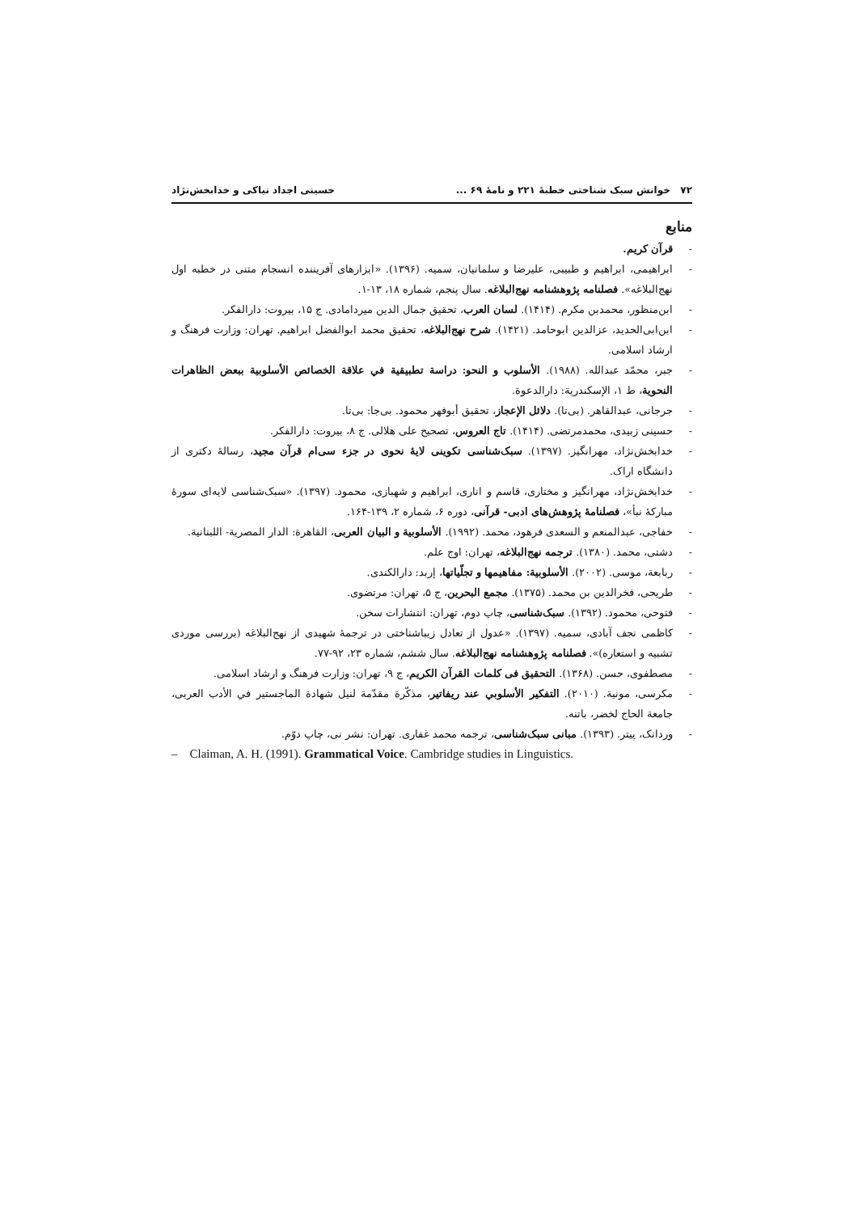۷۲ خوانش سبک شناختی خطبهٔ ۲۲۱ و نامهٔ ۶۹ ... حسینی اجداد نیاکی و خدابخش‌نژاد
منابع
- قرآن کریم.
- ابراهیمی، ابراهیم و طبیبی، علیرضا و سلمانیان، سمیه. (۱۳۹۶). «ابزارهای آفریننده انسجام متنی در خطبه اول نهج‌البلاغه». فصلنامه پژوهشنامه نهج‌البلاغه. سال پنجم، شماره ۱۸، ۱۳-۱.
- ابن‌منظور، محمدبن مکرم. (۱۴۱۴). لسان العرب، تحقیق جمال الدین میردامادی. ج ۱۵، بیروت: دارالفکر.
- ابن‌ابی‌الحدید، عزالدین ابوحامد. (۱۴۲۱). شرح نهج‌البلاغه، تحقیق محمد ابوالفضل ابراهیم. تهران: وزارت فرهنگ و ارشاد اسلامی.
- جبر، محمّد عبدالله. (۱۹۸۸). الأسلوب و النحو: دراسة تطبیقیة في علاقة الخصائص الأسلوبیة ببعض الظاهرات النحویة، ط ۱، الإسکندریة: دارالدعوة.
- جرجانی، عبدالقاهر. (بی‌تا). دلائل الإعجاز، تحقیق أبوفهر محمود. بی‌جا: بی‌تا.
- حسینی زبیدی، محمدمرتضی. (۱۴۱۴). تاج العروس، تصحیح علی هلالی. ج ۸، بیروت: دارالفکر.
- خدابخش‌نژاد، مهرانگیز. (۱۳۹۷). سبک‌شناسی تکوینی لایهٔ نحوی در جزء سی‌ام قرآن مجید، رسالهٔ دکتری از دانشگاه اراک.
- خدابخش‌نژاد، مهرانگیز و مختاری، قاسم و اناری، ابراهیم و شهبازی، محمود. (۱۳۹۷). «سبک‌شناسی لایه‌ای سورهٔ مبارکهٔ نبأ»، فصلنامهٔ پژوهش‌های ادبی- قرآنی، دوره ۶، شماره ۲، ۱۳۹-۱۶۴.
- خفاجی، عبدالمنعم و السعدی فرهود، محمد. (۱۹۹۲). الأسلوبیة و البیان العربی، القاهرة: الدار المصریة- اللبنانیة.
- دشتی، محمد. (۱۳۸۰). ترجمه نهج‌البلاغه، تهران: اوج علم.
- ربابعة، موسی. (۲۰۰۲). الأسلوبیة: مفاهیمها و تجلّیاتها، إربد: دارالکندی.
- طریحی، فخرالدین بن محمد. (۱۳۷۵). مجمع البحرین، ج ۵، تهران: مرتضوی.
- فتوحی، محمود. (۱۳۹۲). سبک‌شناسی، چاپ دوم، تهران: انتشارات سخن.
- کاظمی نجف آبادی، سمیه. (۱۳۹۷). «عدول از تعادل زیباشناختی در ترجمهٔ شهیدی از نهج‌البلاغه (بررسی موردی تشبیه و استعاره)». فصلنامه پژوهشنامه نهج‌البلاغه. سال ششم، شماره ۲۳، ۹۲-۷۷.
- مصطفوی، حسن. (۱۳۶۸). التحقیق فی کلمات القرآن الکریم، ج ۹، تهران: وزارت فرهنگ و ارشاد اسلامی.
- مکرسی، مونیة. (۲۰۱۰). التفکیر الأسلوبي عند ریفاتیر، مذکّرة مقدّمة لنیل شهادة الماجستیر في الأدب العربی، جامعة الحاج لخضر، باتنه.
- وردانک، پیتر. (۱۳۹۳). مبانی سبک‌شناسی، ترجمه محمد غفاری. تهران: نشر نی، چاپ دوّم.
– Claiman, A. H. (1991). Grammatical Voice. Cambridge studies in Linguistics.